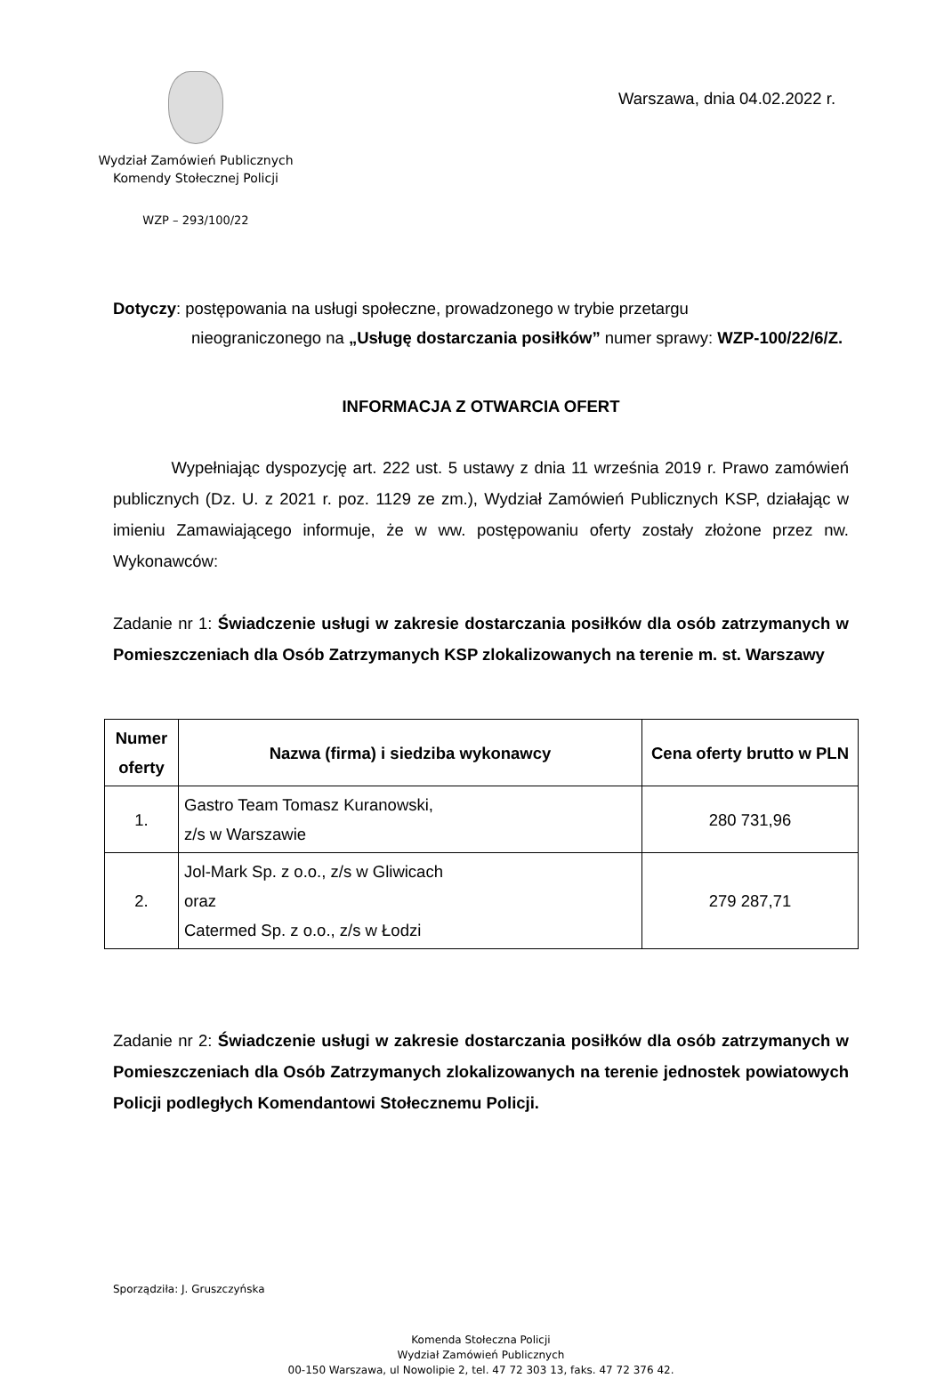Wydział Zamówień Publicznych
Komendy Stołecznej Policji
WZP – 293/100/22
Warszawa, dnia 04.02.2022 r.
Dotyczy: postępowania na usługi społeczne, prowadzonego w trybie przetargu
nieograniczonego na „Usługę dostarczania posiłków” numer sprawy: WZP-100/22/6/Z.
INFORMACJA Z OTWARCIA OFERT
Wypełniając dyspozycję art. 222 ust. 5 ustawy z dnia 11 września 2019 r. Prawo zamówień publicznych (Dz. U. z 2021 r. poz. 1129 ze zm.), Wydział Zamówień Publicznych KSP, działając w imieniu Zamawiającego informuje, że w ww. postępowaniu oferty zostały złożone przez nw. Wykonawców:
Zadanie nr 1: Świadczenie usługi w zakresie dostarczania posiłków dla osób zatrzymanych w Pomieszczeniach dla Osób Zatrzymanych KSP zlokalizowanych na terenie m. st. Warszawy
| Numer oferty | Nazwa (firma) i siedziba wykonawcy | Cena oferty brutto w PLN |
| --- | --- | --- |
| 1. | Gastro Team Tomasz Kuranowski, z/s w Warszawie | 280 731,96 |
| 2. | Jol-Mark Sp. z o.o., z/s w Gliwicach oraz Catermed Sp. z o.o., z/s w Łodzi | 279 287,71 |
Zadanie nr 2: Świadczenie usługi w zakresie dostarczania posiłków dla osób zatrzymanych w Pomieszczeniach dla Osób Zatrzymanych zlokalizowanych na terenie jednostek powiatowych Policji podległych Komendantowi Stołecznemu Policji.
Sporządziła: J. Gruszczyńska
Komenda Stołeczna Policji
Wydział Zamówień Publicznych
00-150 Warszawa, ul Nowolipie 2, tel. 47 72 303 13, faks. 47 72 376 42.